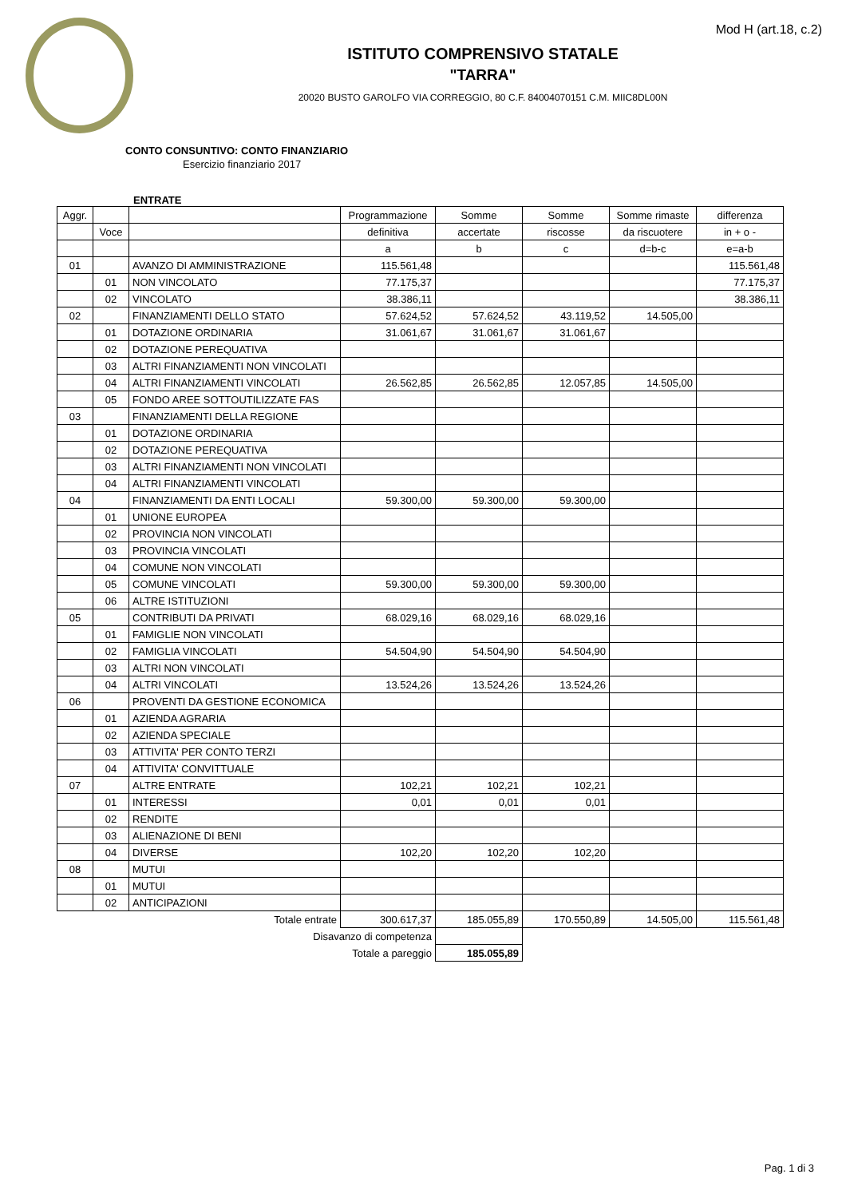Mod H (art.18, c.2)
ISTITUTO COMPRENSIVO STATALE
"TARRA"
20020 BUSTO GAROLFO VIA CORREGGIO, 80 C.F. 84004070151 C.M. MIIC8DL00N
CONTO CONSUNTIVO: CONTO FINANZIARIO
Esercizio finanziario 2017
ENTRATE
| Aggr. | | | Programmazione | Somme | Somme | Somme rimaste | differenza |
| --- | --- | --- | --- | --- | --- | --- | --- |
| | Voce | | definitiva | accertate | riscosse | da riscuotere | in + o - |
| | | | a | b | c | d=b-c | e=a-b |
| 01 | | AVANZO DI AMMINISTRAZIONE | 115.561,48 | | | | 115.561,48 |
| | 01 | NON VINCOLATO | 77.175,37 | | | | 77.175,37 |
| | 02 | VINCOLATO | 38.386,11 | | | | 38.386,11 |
| 02 | | FINANZIAMENTI DELLO STATO | 57.624,52 | 57.624,52 | 43.119,52 | 14.505,00 | |
| | 01 | DOTAZIONE ORDINARIA | 31.061,67 | 31.061,67 | 31.061,67 | | |
| | 02 | DOTAZIONE PEREQUATIVA | | | | | |
| | 03 | ALTRI FINANZIAMENTI NON VINCOLATI | | | | | |
| | 04 | ALTRI FINANZIAMENTI VINCOLATI | 26.562,85 | 26.562,85 | 12.057,85 | 14.505,00 | |
| | 05 | FONDO AREE SOTTOUTILIZZATE FAS | | | | | |
| 03 | | FINANZIAMENTI DELLA REGIONE | | | | | |
| | 01 | DOTAZIONE ORDINARIA | | | | | |
| | 02 | DOTAZIONE PEREQUATIVA | | | | | |
| | 03 | ALTRI FINANZIAMENTI NON VINCOLATI | | | | | |
| | 04 | ALTRI FINANZIAMENTI VINCOLATI | | | | | |
| 04 | | FINANZIAMENTI DA ENTI LOCALI | 59.300,00 | 59.300,00 | 59.300,00 | | |
| | 01 | UNIONE EUROPEA | | | | | |
| | 02 | PROVINCIA NON VINCOLATI | | | | | |
| | 03 | PROVINCIA VINCOLATI | | | | | |
| | 04 | COMUNE NON VINCOLATI | | | | | |
| | 05 | COMUNE VINCOLATI | 59.300,00 | 59.300,00 | 59.300,00 | | |
| | 06 | ALTRE ISTITUZIONI | | | | | |
| 05 | | CONTRIBUTI DA PRIVATI | 68.029,16 | 68.029,16 | 68.029,16 | | |
| | 01 | FAMIGLIE NON VINCOLATI | | | | | |
| | 02 | FAMIGLIA VINCOLATI | 54.504,90 | 54.504,90 | 54.504,90 | | |
| | 03 | ALTRI NON VINCOLATI | | | | | |
| | 04 | ALTRI VINCOLATI | 13.524,26 | 13.524,26 | 13.524,26 | | |
| 06 | | PROVENTI DA GESTIONE ECONOMICA | | | | | |
| | 01 | AZIENDA AGRARIA | | | | | |
| | 02 | AZIENDA SPECIALE | | | | | |
| | 03 | ATTIVITA' PER CONTO TERZI | | | | | |
| | 04 | ATTIVITA' CONVITTUALE | | | | | |
| 07 | | ALTRE ENTRATE | 102,21 | 102,21 | 102,21 | | |
| | 01 | INTERESSI | 0,01 | 0,01 | 0,01 | | |
| | 02 | RENDITE | | | | | |
| | 03 | ALIENAZIONE DI BENI | | | | | |
| | 04 | DIVERSE | 102,20 | 102,20 | 102,20 | | |
| 08 | | MUTUI | | | | | |
| | 01 | MUTUI | | | | | |
| | 02 | ANTICIPAZIONI | | | | | |
| Totale entrate | | | 300.617,37 | 185.055,89 | 170.550,89 | 14.505,00 | 115.561,48 |
| Disavanzo di competenza | | | | | | | |
| Totale a pareggio | | | | 185.055,89 | | | |
Pag. 1 di 3